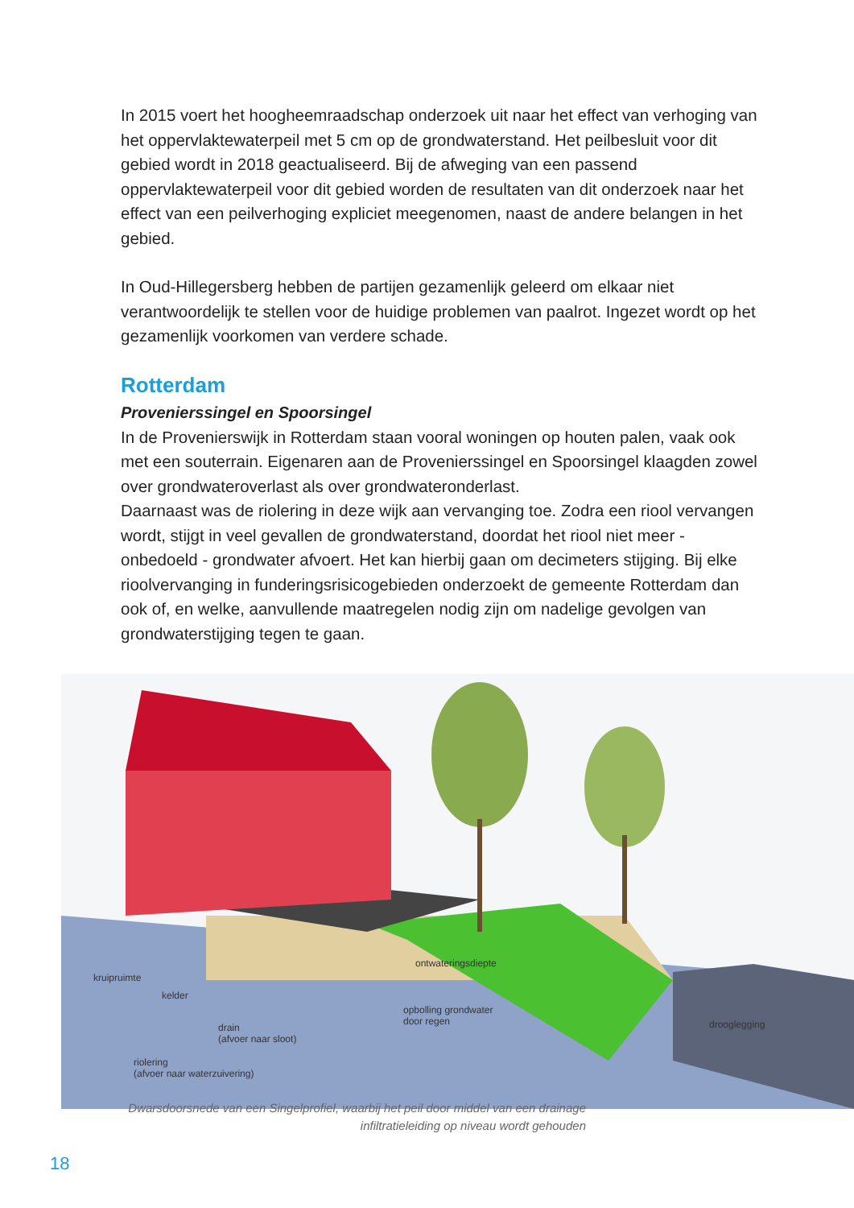In 2015 voert het hoogheemraadschap onderzoek uit naar het effect van verhoging van het oppervlaktewaterpeil met 5 cm op de grondwaterstand. Het peilbesluit voor dit gebied wordt in 2018 geactualiseerd. Bij de afweging van een passend oppervlaktewaterpeil voor dit gebied worden de resultaten van dit onderzoek naar het effect van een peilverhoging expliciet meegenomen, naast de andere belangen in het gebied.
In Oud-Hillegersberg hebben de partijen gezamenlijk geleerd om elkaar niet verantwoordelijk te stellen voor de huidige problemen van paalrot. Ingezet wordt op het gezamenlijk voorkomen van verdere schade.
Rotterdam
Provenierssingel en Spoorsingel
In de Provenierswijk in Rotterdam staan vooral woningen op houten palen, vaak ook met een souterrain. Eigenaren aan de Provenierssingel en Spoorsingel klaagden zowel over grondwateroverlast als over grondwateronderlast.
Daarnaast was de riolering in deze wijk aan vervanging toe. Zodra een riool vervangen wordt, stijgt in veel gevallen de grondwaterstand, doordat het riool niet meer - onbedoeld - grondwater afvoert. Het kan hierbij gaan om decimeters stijging. Bij elke rioolvervanging in funderingsrisicogebieden onderzoekt de gemeente Rotterdam dan ook of, en welke, aanvullende maatregelen nodig zijn om nadelige gevolgen van grondwaterstijging tegen te gaan.
kruipruimte
kelder
ontwateringsdiepte
drain
(afvoer naar sloot)
opbolling grondwater
door regen drooglegging
riolering
(afvoer naar waterzuivering)
Dwarsdoorsnede van een Singelprofiel, waarbij het peil door middel van een drainage infiltratieleiding op niveau wordt gehouden
18